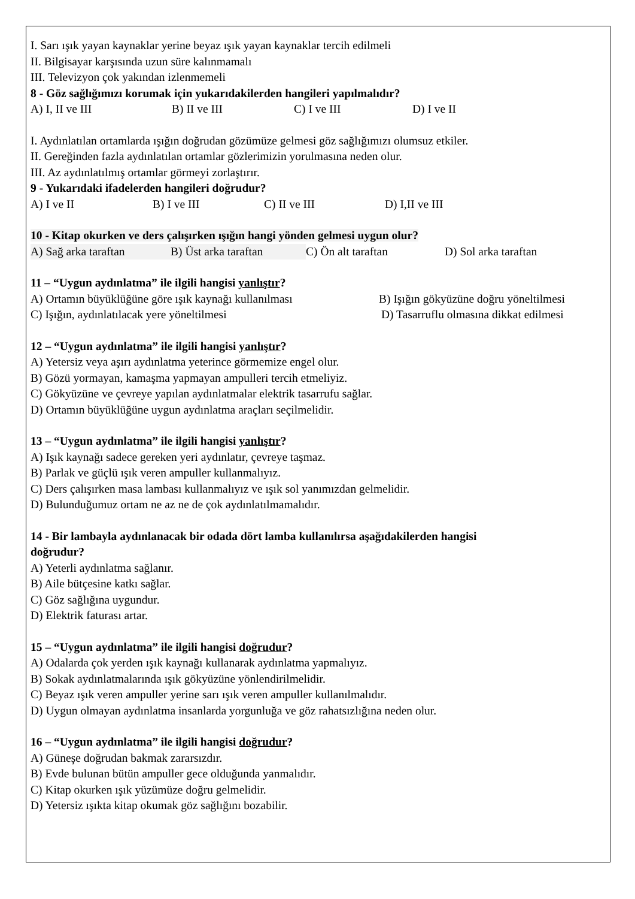I. Sarı ışık yayan kaynaklar yerine beyaz ışık yayan kaynaklar tercih edilmeli
II. Bilgisayar karşısında uzun süre kalınmamalı
III. Televizyon çok yakından izlenmemeli
8 - Göz sağlığımızı korumak için yukarıdakilerden hangileri yapılmalıdır?
A) I, II ve III B) II ve III C) I ve III D) I ve II
I. Aydınlatılan ortamlarda ışığın doğrudan gözümüze gelmesi göz sağlığımızı olumsuz etkiler.
II. Gereğinden fazla aydınlatılan ortamlar gözlerimizin yorulmasına neden olur.
III. Az aydınlatılmış ortamlar görmeyi zorlaştırır.
9 - Yukarıdaki ifadelerden hangileri doğrudur?
A) I ve II B) I ve III C) II ve III D) I,II ve III
10 - Kitap okurken ve ders çalışırken ışığın hangi yönden gelmesi uygun olur?
A) Sağ arka taraftan B) Üst arka taraftan C) Ön alt taraftan D) Sol arka taraftan
11 – “Uygun aydınlatma” ile ilgili hangisi yanlıştır?
A) Ortamın büyüklüğüne göre ışık kaynağı kullanılması B) Işığın gökyüzüne doğru yöneltilmesi
C) Işığın, aydınlatılacak yere yöneltilmesi D) Tasarruflu olmasına dikkat edilmesi
12 – “Uygun aydınlatma” ile ilgili hangisi yanlıştır?
A) Yetersiz veya aşırı aydınlatma yeterince görmemize engel olur.
B) Gözü yormayan, kamaşma yapmayan ampulleri tercih etmeliyiz.
C) Gökyüzüne ve çevreye yapılan aydınlatmalar elektrik tasarrufu sağlar.
D) Ortamın büyüklüğüne uygun aydınlatma araçları seçilmelidir.
13 – “Uygun aydınlatma” ile ilgili hangisi yanlıştır?
A) Işık kaynağı sadece gereken yeri aydınlatır, çevreye taşmaz.
B) Parlak ve güçlü ışık veren ampuller kullanmalıyız.
C) Ders çalışırken masa lambası kullanmalıyız ve ışık sol yanımızdan gelmelidir.
D) Bulunduğumuz ortam ne az ne de çok aydınlatılmamalıdır.
14 - Bir lambayla aydınlanacak bir odada dört lamba kullanılırsa aşağıdakilerden hangisi
doğrudur?
A) Yeterli aydınlatma sağlanır.
B) Aile bütçesine katkı sağlar.
C) Göz sağlığına uygundur.
D) Elektrik faturası artar.
15 – “Uygun aydınlatma” ile ilgili hangisi doğrudur?
A) Odalarda çok yerden ışık kaynağı kullanarak aydınlatma yapmalıyız.
B) Sokak aydınlatmalarında ışık gökyüzüne yönlendirilmelidir.
C) Beyaz ışık veren ampuller yerine sarı ışık veren ampuller kullanılmalıdır.
D) Uygun olmayan aydınlatma insanlarda yorgunluğa ve göz rahatsızlığına neden olur.
16 – “Uygun aydınlatma” ile ilgili hangisi doğrudur?
A) Güneşe doğrudan bakmak zararsızdır.
B) Evde bulunan bütün ampuller gece olduğunda yanmalıdır.
C) Kitap okurken ışık yüzümüze doğru gelmelidir.
D) Yetersiz ışıkta kitap okumak göz sağlığını bozabilir.